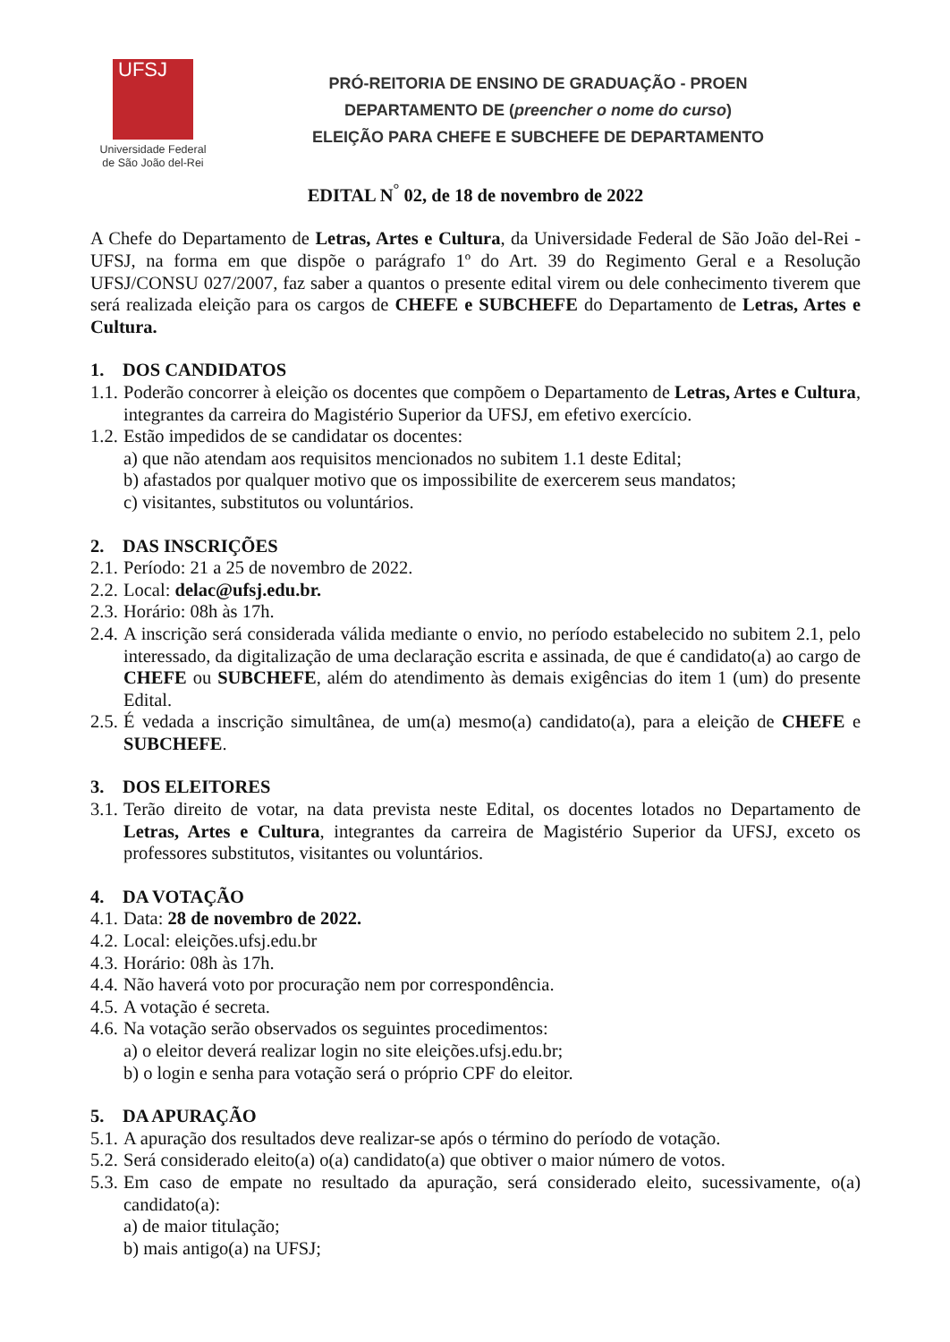UFSJ
Universidade Federal
de São João del-Rei
PRÓ-REITORIA DE ENSINO DE GRADUAÇÃO - PROEN
DEPARTAMENTO DE (preencher o nome do curso)
ELEIÇÃO PARA CHEFE E SUBCHEFE DE DEPARTAMENTO
EDITAL N<sup>°</sup> 02, de 18 de novembro de 2022
A Chefe do Departamento de Letras, Artes e Cultura, da Universidade Federal de São João del-Rei - UFSJ, na forma em que dispõe o parágrafo 1º do Art. 39 do Regimento Geral e a Resolução UFSJ/CONSU 027/2007, faz saber a quantos o presente edital virem ou dele conhecimento tiverem que será realizada eleição para os cargos de CHEFE e SUBCHEFE do Departamento de Letras, Artes e Cultura.
1. DOS CANDIDATOS
1.1.
Poderão concorrer à eleição os docentes que compõem o Departamento de Letras, Artes e Cultura, integrantes da carreira do Magistério Superior da UFSJ, em efetivo exercício.
1.2.
Estão impedidos de se candidatar os docentes:
a) que não atendam aos requisitos mencionados no subitem 1.1 deste Edital;
b) afastados por qualquer motivo que os impossibilite de exercerem seus mandatos;
c) visitantes, substitutos ou voluntários.
2. DAS INSCRIÇÕES
2.1.
Período: 21 a 25 de novembro de 2022.
2.2.
Local: delac@ufsj.edu.br.
2.3.
Horário: 08h às 17h.
2.4.
A inscrição será considerada válida mediante o envio, no período estabelecido no subitem 2.1, pelo interessado, da digitalização de uma declaração escrita e assinada, de que é candidato(a) ao cargo de CHEFE ou SUBCHEFE, além do atendimento às demais exigências do item 1 (um) do presente Edital.
2.5.
É vedada a inscrição simultânea, de um(a) mesmo(a) candidato(a), para a eleição de CHEFE e SUBCHEFE.
3. DOS ELEITORES
3.1.
Terão direito de votar, na data prevista neste Edital, os docentes lotados no Departamento de Letras, Artes e Cultura, integrantes da carreira de Magistério Superior da UFSJ, exceto os professores substitutos, visitantes ou voluntários.
4. DA VOTAÇÃO
4.1.
Data: 28 de novembro de 2022.
4.2.
Local: eleições.ufsj.edu.br
4.3.
Horário: 08h às 17h.
4.4.
Não haverá voto por procuração nem por correspondência.
4.5.
A votação é secreta.
4.6.
Na votação serão observados os seguintes procedimentos:
a) o eleitor deverá realizar login no site eleições.ufsj.edu.br;
b) o login e senha para votação será o próprio CPF do eleitor.
5. DA APURAÇÃO
5.1.
A apuração dos resultados deve realizar-se após o término do período de votação.
5.2.
Será considerado eleito(a) o(a) candidato(a) que obtiver o maior número de votos.
5.3.
Em caso de empate no resultado da apuração, será considerado eleito, sucessivamente, o(a) candidato(a):
a) de maior titulação;
b) mais antigo(a) na UFSJ;